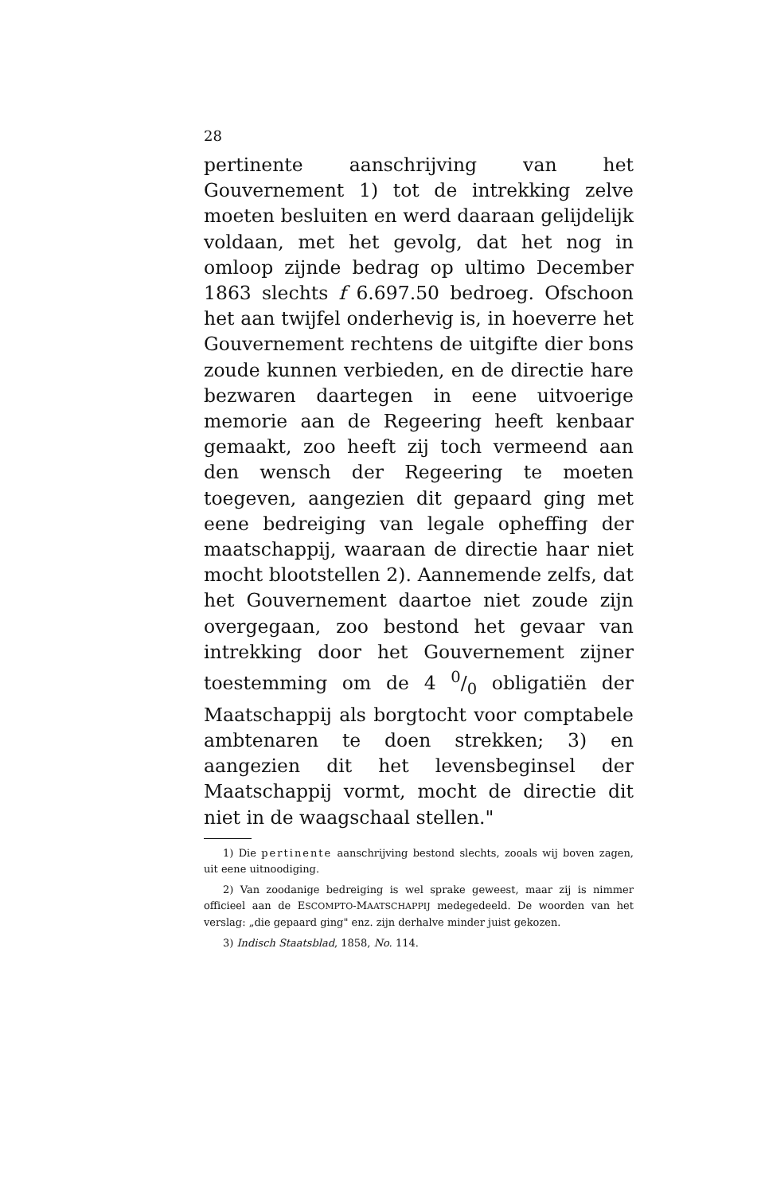28
pertinente aanschrijving van het Gouvernement 1) tot de intrekking zelve moeten besluiten en werd daaraan gelijdelijk voldaan, met het gevolg, dat het nog in omloop zijnde bedrag op ultimo December 1863 slechts f 6.697.50 bedroeg. Ofschoon het aan twijfel onderhevig is, in hoeverre het Gouvernement rechtens de uitgifte dier bons zoude kunnen verbieden, en de directie hare bezwaren daartegen in eene uitvoerige memorie aan de Regeering heeft kenbaar gemaakt, zoo heeft zij toch vermeend aan den wensch der Regeering te moeten toegeven, aangezien dit gepaard ging met eene bedreiging van legale opheffing der maatschappij, waaraan de directie haar niet mocht blootstellen 2). Aannemende zelfs, dat het Gouvernement daartoe niet zoude zijn overgegaan, zoo bestond het gevaar van intrekking door het Gouvernement zijner toestemming om de 4 0/0 obligatiën der Maatschappij als borgtocht voor comptabele ambtenaren te doen strekken; 3) en aangezien dit het levensbeginsel der Maatschappij vormt, mocht de directie dit niet in de waagschaal stellen."
1) Die pertinente aanschrijving bestond slechts, zooals wij boven zagen, uit eene uitnoodiging.
2) Van zoodanige bedreiging is wel sprake geweest, maar zij is nimmer officieel aan de ESCOMPTO-MAATSCHAPPIJ medegedeeld. De woorden van het verslag: „die gepaard ging" enz. zijn derhalve minder juist gekozen.
3) Indisch Staatsblad, 1858, No. 114.